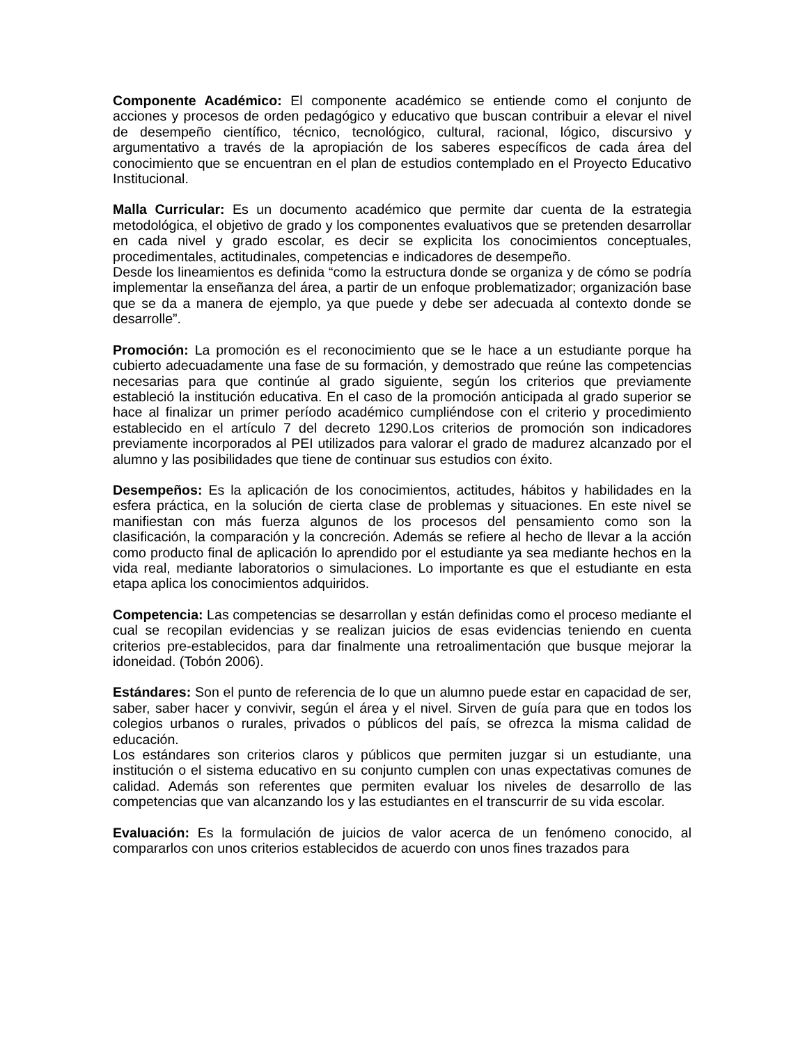Componente Académico: El componente académico se entiende como el conjunto de acciones y procesos de orden pedagógico y educativo que buscan contribuir a elevar el nivel de desempeño científico, técnico, tecnológico, cultural, racional, lógico, discursivo y argumentativo a través de la apropiación de los saberes específicos de cada área del conocimiento que se encuentran en el plan de estudios contemplado en el Proyecto Educativo Institucional.
Malla Curricular: Es un documento académico que permite dar cuenta de la estrategia metodológica, el objetivo de grado y los componentes evaluativos que se pretenden desarrollar en cada nivel y grado escolar, es decir se explicita los conocimientos conceptuales, procedimentales, actitudinales, competencias e indicadores de desempeño.
Desde los lineamientos es definida “como la estructura donde se organiza y de cómo se podría implementar la enseñanza del área, a partir de un enfoque problematizador; organización base que se da a manera de ejemplo, ya que puede y debe ser adecuada al contexto donde se desarrolle”.
Promoción: La promoción es el reconocimiento que se le hace a un estudiante porque ha cubierto adecuadamente una fase de su formación, y demostrado que reúne las competencias necesarias para que continúe al grado siguiente, según los criterios que previamente estableció la institución educativa. En el caso de la promoción anticipada al grado superior se hace al finalizar un primer período académico cumpliéndose con el criterio y procedimiento establecido en el artículo 7 del decreto 1290.Los criterios de promoción son indicadores previamente incorporados al PEI utilizados para valorar el grado de madurez alcanzado por el alumno y las posibilidades que tiene de continuar sus estudios con éxito.
Desempeños: Es la aplicación de los conocimientos, actitudes, hábitos y habilidades en la esfera práctica, en la solución de cierta clase de problemas y situaciones. En este nivel se manifiestan con más fuerza algunos de los procesos del pensamiento como son la clasificación, la comparación y la concreción. Además se refiere al hecho de llevar a la acción como producto final de aplicación lo aprendido por el estudiante ya sea mediante hechos en la vida real, mediante laboratorios o simulaciones. Lo importante es que el estudiante en esta etapa aplica los conocimientos adquiridos.
Competencia: Las competencias se desarrollan y están definidas como el proceso mediante el cual se recopilan evidencias y se realizan juicios de esas evidencias teniendo en cuenta criterios pre-establecidos, para dar finalmente una retroalimentación que busque mejorar la idoneidad. (Tobón 2006).
Estándares: Son el punto de referencia de lo que un alumno puede estar en capacidad de ser, saber, saber hacer y convivir, según el área y el nivel. Sirven de guía para que en todos los colegios urbanos o rurales, privados o públicos del país, se ofrezca la misma calidad de educación.
Los estándares son criterios claros y públicos que permiten juzgar si un estudiante, una institución o el sistema educativo en su conjunto cumplen con unas expectativas comunes de calidad. Además son referentes que permiten evaluar los niveles de desarrollo de las competencias que van alcanzando los y las estudiantes en el transcurrir de su vida escolar.
Evaluación: Es la formulación de juicios de valor acerca de un fenómeno conocido, al compararlos con unos criterios establecidos de acuerdo con unos fines trazados para